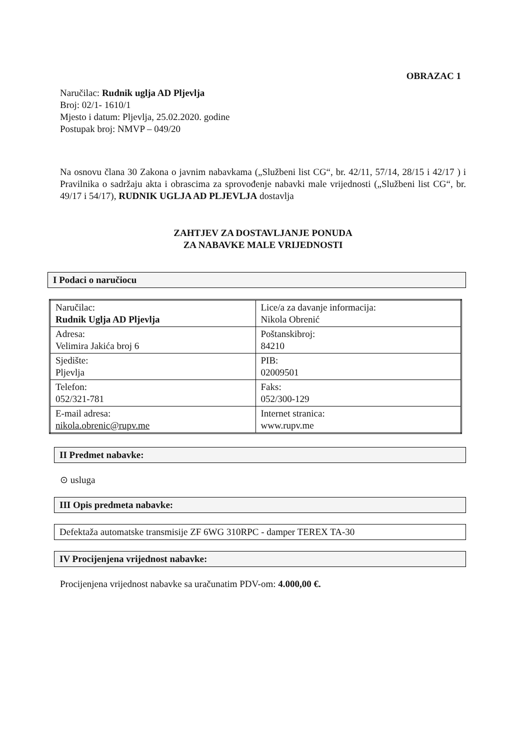OBRAZAC 1
Naručilac: Rudnik uglja AD Pljevlja
Broj: 02/1- 1610/1
Mjesto i datum: Pljevlja, 25.02.2020. godine
Postupak broj: NMVP – 049/20
Na osnovu člana 30 Zakona o javnim nabavkama („Službeni list CG“, br. 42/11, 57/14, 28/15 i 42/17 ) i Pravilnika o sadržaju akta i obrascima za sprovođenje nabavki male vrijednosti („Službeni list CG“, br. 49/17 i 54/17), RUDNIK UGLJA AD PLJEVLJA dostavlja
ZAHTJEV ZA DOSTAVLJANJE PONUDA
ZA NABAVKE MALE VRIJEDNOSTI
I Podaci o naručiocu
| Naručilac: Rudnik Uglja AD Pljevlja | Lice/a za davanje informacija: Nikola Obrenić |
| Adresa: Velimira Jakića broj 6 | Poštanskibroj: 84210 |
| Sjedište: Pljevlja | PIB: 02009501 |
| Telefon: 052/321-781 | Faks: 052/300-129 |
| E-mail adresa: nikola.obrenic@rupv.me | Internet stranica: www.rupv.me |
II Predmet nabavke:
⊙ usluga
III Opis predmeta nabavke:
Defektaža automatske transmisije ZF 6WG 310RPC - damper TEREX TA-30
IV Procijenjena vrijednost nabavke:
Procijenjena vrijednost nabavke sa uračunatim PDV-om: 4.000,00 €.